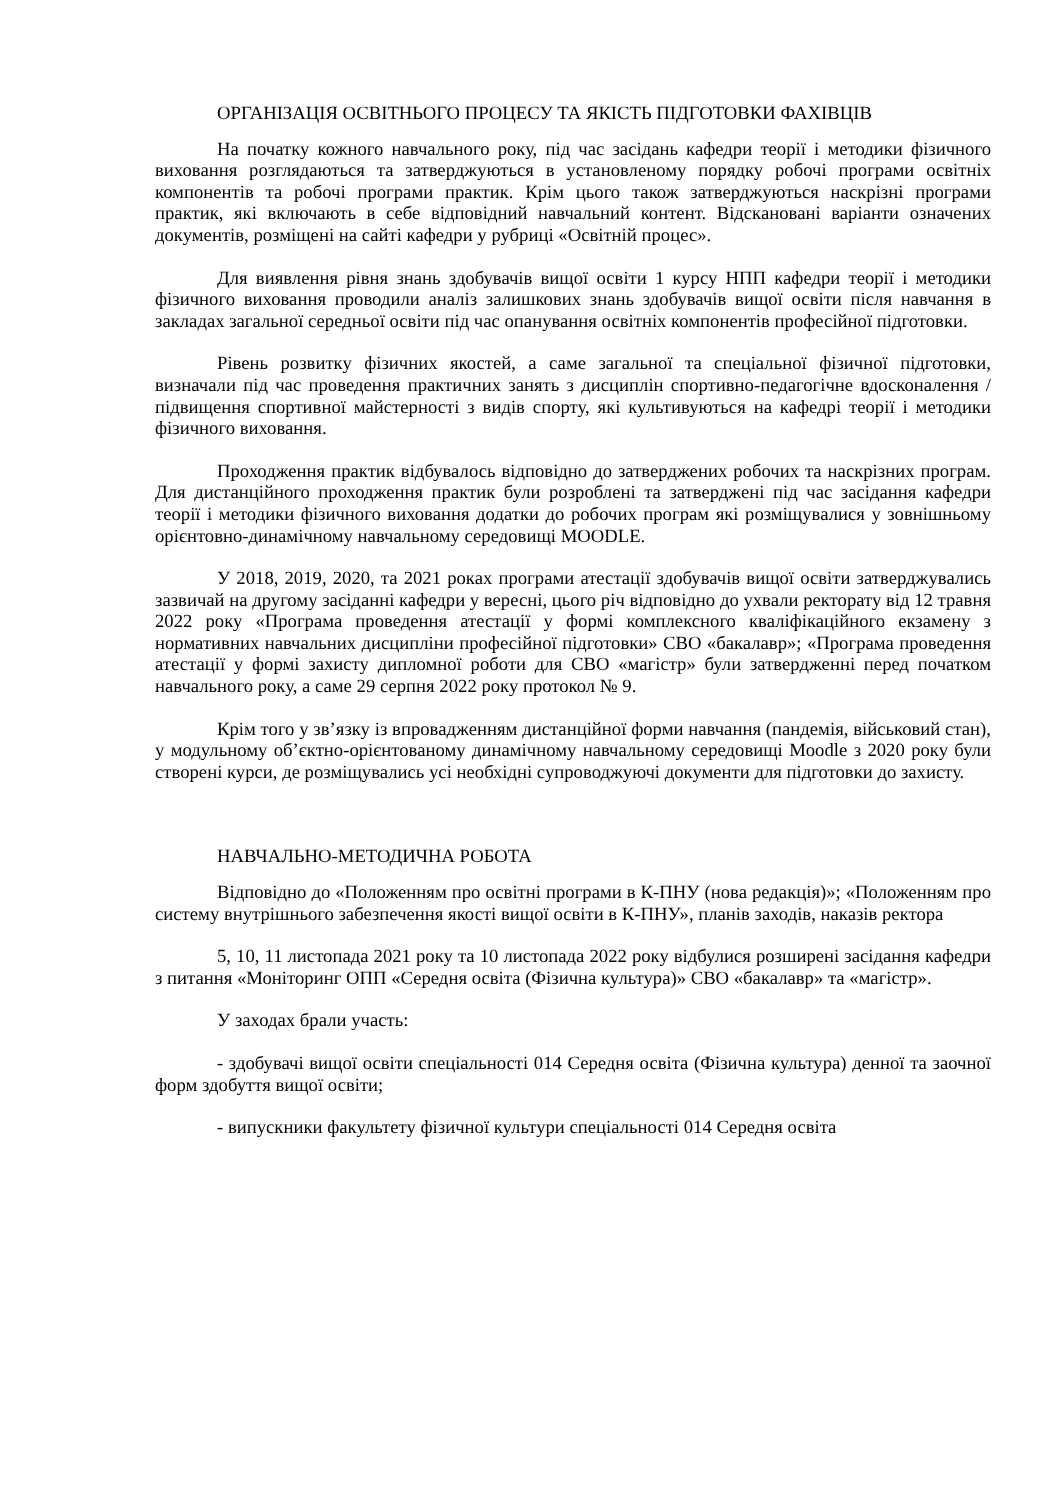ОРГАНІЗАЦІЯ ОСВІТНЬОГО ПРОЦЕСУ ТА ЯКІСТЬ ПІДГОТОВКИ ФАХІВЦІВ
На початку кожного навчального року, під час засідань кафедри теорії і методики фізичного виховання розглядаються та затверджуються в установленому порядку робочі програми освітніх компонентів та робочі програми практик. Крім цього також затверджуються наскрізні програми практик, які включають в себе відповідний навчальний контент. Відскановані варіанти означених документів, розміщені на сайті кафедри у рубриці «Освітній процес».
Для виявлення рівня знань здобувачів вищої освіти 1 курсу НПП кафедри теорії і методики фізичного виховання проводили аналіз залишкових знань здобувачів вищої освіти після навчання в закладах загальної середньої освіти під час опанування освітніх компонентів професійної підготовки.
Рівень розвитку фізичних якостей, а саме загальної та спеціальної фізичної підготовки, визначали під час проведення практичних занять з дисциплін спортивно-педагогічне вдосконалення / підвищення спортивної майстерності з видів спорту, які культивуються на кафедрі теорії і методики фізичного виховання.
Проходження практик відбувалось відповідно до затверджених робочих та наскрізних програм. Для дистанційного проходження практик були розроблені та затверджені під час засідання кафедри теорії і методики фізичного виховання додатки до робочих програм які розміщувалися у зовнішньому орієнтовно-динамічному навчальному середовищі MOODLE.
У 2018, 2019, 2020, та 2021 роках програми атестації здобувачів вищої освіти затверджувались зазвичай на другому засіданні кафедри у вересні, цього річ відповідно до ухвали ректорату від 12 травня 2022 року «Програма проведення атестації у формі комплексного кваліфікаційного екзамену з нормативних навчальних дисципліни професійної підготовки» СВО «бакалавр»; «Програма проведення атестації у формі захисту дипломної роботи для СВО «магістр» були затвердженні перед початком навчального року, а саме 29 серпня 2022 року протокол № 9.
Крім того у зв’язку із впровадженням дистанційної форми навчання (пандемія, військовий стан), у модульному об’єктно-орієнтованому динамічному навчальному середовищі Moodle з 2020 року були створені курси, де розміщувались усі необхідні супроводжуючі документи для підготовки до захисту.
НАВЧАЛЬНО-МЕТОДИЧНА РОБОТА
Відповідно до «Положенням про освітні програми в К-ПНУ (нова редакція)»; «Положенням про систему внутрішнього забезпечення якості вищої освіти в К-ПНУ», планів заходів, наказів ректора
5, 10, 11 листопада 2021 року та 10 листопада 2022 року відбулися розширені засідання кафедри з питання «Моніторинг ОПП «Середня освіта (Фізична культура)» СВО «бакалавр» та «магістр».
У заходах брали участь:
- здобувачі вищої освіти спеціальності 014 Середня освіта (Фізична культура) денної та заочної форм здобуття вищої освіти;
- випускники факультету фізичної культури спеціальності 014 Середня освіта